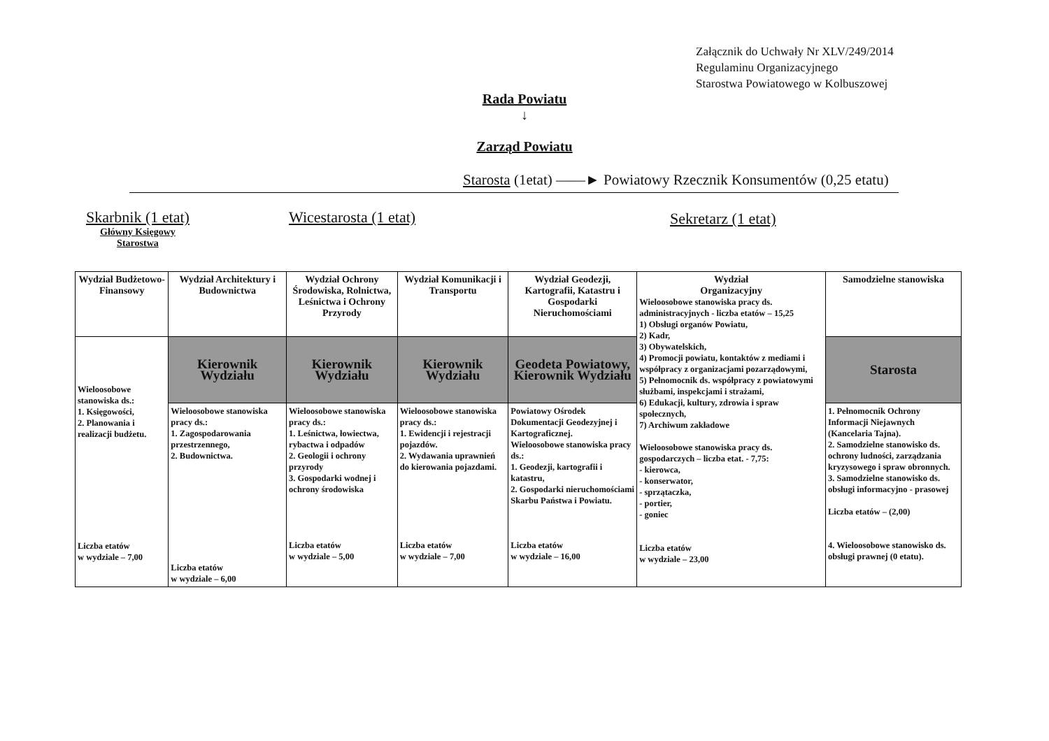Załącznik do Uchwały Nr XLV/249/2014
Regulaminu Organizacyjnego
Starostwa Powiatowego w Kolbuszowej
Rada Powiatu
↓
Zarząd Powiatu
Starosta (1etat) ——► Powiatowy Rzecznik Konsumentów (0,25 etatu)
Skarbnik (1 etat)
Główny Księgowy
Starostwa
Wicestarosta (1 etat) Sekretarz (1 etat)
| Wydział Budżetowo-Finansowy | Wydział Architektury i Budownictwa | Wydział Ochrony Środowiska, Rolnictwa, Leśnictwa i Ochrony Przyrody | Wydział Komunikacji i Transportu | Wydział Geodezji, Kartografii, Katastru i Gospodarki Nieruchomościami | Wydział Organizacyjny Wieloosobowe stanowiska pracy ds. administracyjnych - liczba etatów – 15,25 1) Obsługi organów Powiatu, 2) Kadr, 3) Obywatelskich, 4) Promocji powiatu, kontaktów z mediami i współpracy z organizacjami pozarządowymi, 5) Pełnomocnik ds. współpracy z powiatowymi służbami, inspekcjami i strażami, 6) Edukacji, kultury, zdrowia i spraw społecznych, 7) Archiwum zakładowe Wieloosobowe stanowiska pracy ds. gospodarczych – liczba etat. - 7,75: - kierowca, - konserwator, - sprzątaczka, - portier, - goniec Liczba etatów w wydziale – 23,00 | Samodzielne stanowiska |
| Wieloosobowe stanowiska ds.: 1. Księgowości, 2. Planowania i realizacji budżetu. Liczba etatów w wydziale – 7,00 | Kierownik Wydziału | Kierownik Wydziału | Kierownik Wydziału | Geodeta Powiatowy, Kierownik Wydziału | | Starosta |
| | Wieloosobowe stanowiska pracy ds.: 1. Zagospodarowania przestrzennego, 2. Budownictwa. Liczba etatów w wydziale – 6,00 | Wieloosobowe stanowiska pracy ds.: 1. Leśnictwa, łowiectwa, rybactwa i odpadów 2. Geologii i ochrony przyrody 3. Gospodarki wodnej i ochrony środowiska Liczba etatów w wydziale – 5,00 | Wieloosobowe stanowiska pracy ds.: 1. Ewidencji i rejestracji pojazdów. 2. Wydawania uprawnień do kierowania pojazdami. Liczba etatów w wydziale – 7,00 | Powiatowy Ośrodek Dokumentacji Geodezyjnej i Kartograficznej. Wieloosobowe stanowiska pracy ds.: 1. Geodezji, kartografii i katastru, 2. Gospodarki nieruchomościami Skarbu Państwa i Powiatu. Liczba etatów w wydziale – 16,00 | | 1. Pełnomocnik Ochrony Informacji Niejawnych (Kancelaria Tajna). 2. Samodzielne stanowisko ds. ochrony ludności, zarządzania kryzysowego i spraw obronnych. 3. Samodzielne stanowisko ds. obsługi informacyjno - prasowej Liczba etatów – (2,00) 4. Wieloosobowe stanowisko ds. obsługi prawnej (0 etatu). |